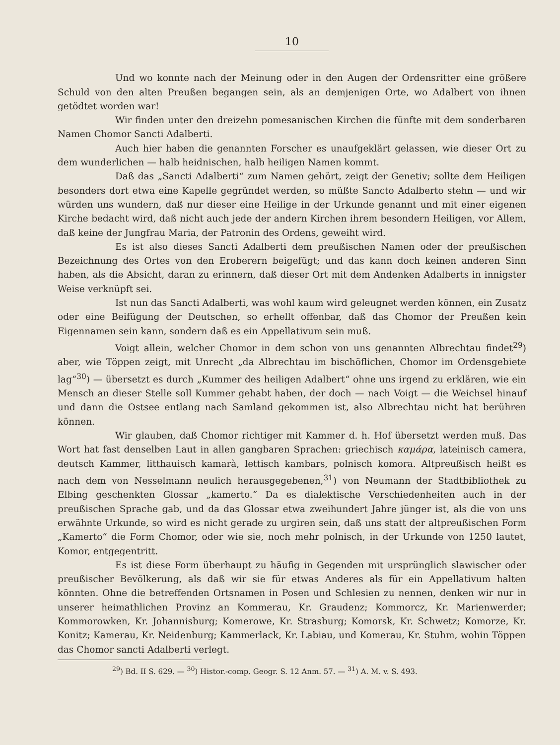10
Und wo konnte nach der Meinung oder in den Augen der Ordensritter eine größere Schuld von den alten Preußen begangen sein, als an demjenigen Orte, wo Adalbert von ihnen getödtet worden war!
Wir finden unter den dreizehn pomesanischen Kirchen die fünfte mit dem sonderbaren Namen Chomor Sancti Adalberti.
Auch hier haben die genannten Forscher es unaufgeklärt gelassen, wie dieser Ort zu dem wunderlichen — halb heidnischen, halb heiligen Namen kommt.
Daß das „Sancti Adalberti“ zum Namen gehört, zeigt der Genetiv; sollte dem Heiligen besonders dort etwa eine Kapelle gegründet werden, so müßte Sancto Adalberto stehn — und wir würden uns wundern, daß nur dieser eine Heilige in der Urkunde genannt und mit einer eigenen Kirche bedacht wird, daß nicht auch jede der andern Kirchen ihrem besondern Heiligen, vor Allem, daß keine der Jungfrau Maria, der Patronin des Ordens, geweiht wird.
Es ist also dieses Sancti Adalberti dem preußischen Namen oder der preußischen Bezeichnung des Ortes von den Eroberern beigefügt; und das kann doch keinen anderen Sinn haben, als die Absicht, daran zu erinnern, daß dieser Ort mit dem Andenken Adalberts in innigster Weise verknüpft sei.
Ist nun das Sancti Adalberti, was wohl kaum wird geleugnet werden können, ein Zusatz oder eine Beifügung der Deutschen, so erhellt offenbar, daß das Chomor der Preußen kein Eigennamen sein kann, sondern daß es ein Appellativum sein muß.
Voigt allein, welcher Chomor in dem schon von uns genannten Albrechtau findet<sup>29</sup>) aber, wie Töppen zeigt, mit Unrecht „da Albrechtau im bischöflichen, Chomor im Ordensgebiete lag“<sup>30</sup>) — übersetzt es durch „Kummer des heiligen Adalbert“ ohne uns irgend zu erklären, wie ein Mensch an dieser Stelle soll Kummer gehabt haben, der doch — nach Voigt — die Weichsel hinauf und dann die Ostsee entlang nach Samland gekommen ist, also Albrechtau nicht hat berühren können.
Wir glauben, daß Chomor richtiger mit Kammer d. h. Hof übersetzt werden muß. Das Wort hat fast denselben Laut in allen gangbaren Sprachen: griechisch καμάρα, lateinisch camera, deutsch Kammer, litthauisch kamarà, lettisch kambars, polnisch komora. Altpreußisch heißt es nach dem von Nesselmann neulich herausgegebenen,<sup>31</sup>) von Neumann der Stadtbibliothek zu Elbing geschenkten Glossar „kamerto.“ Da es dialektische Verschiedenheiten auch in der preußischen Sprache gab, und da das Glossar etwa zweihundert Jahre jünger ist, als die von uns erwähnte Urkunde, so wird es nicht gerade zu urgiren sein, daß uns statt der altpreußischen Form „Kamerto“ die Form Chomor, oder wie sie, noch mehr polnisch, in der Urkunde von 1250 lautet, Komor, entgegentritt.
Es ist diese Form überhaupt zu häufig in Gegenden mit ursprünglich slawischer oder preußischer Bevölkerung, als daß wir sie für etwas Anderes als für ein Appellativum halten könnten. Ohne die betreffenden Ortsnamen in Posen und Schlesien zu nennen, denken wir nur in unserer heimathlichen Provinz an Kommerau, Kr. Graudenz; Kommorcz, Kr. Marienwerder; Kommorowken, Kr. Johannisburg; Komerowe, Kr. Strasburg; Komorsk, Kr. Schwetz; Komorze, Kr. Konitz; Kamerau, Kr. Neidenburg; Kammerlack, Kr. Labiau, und Komerau, Kr. Stuhm, wohin Töppen das Chomor sancti Adalberti verlegt.
<sup>29</sup>) Bd. II S. 629. — <sup>30</sup>) Histor.-comp. Geogr. S. 12 Anm. 57. — <sup>31</sup>) A. M. v. S. 493.